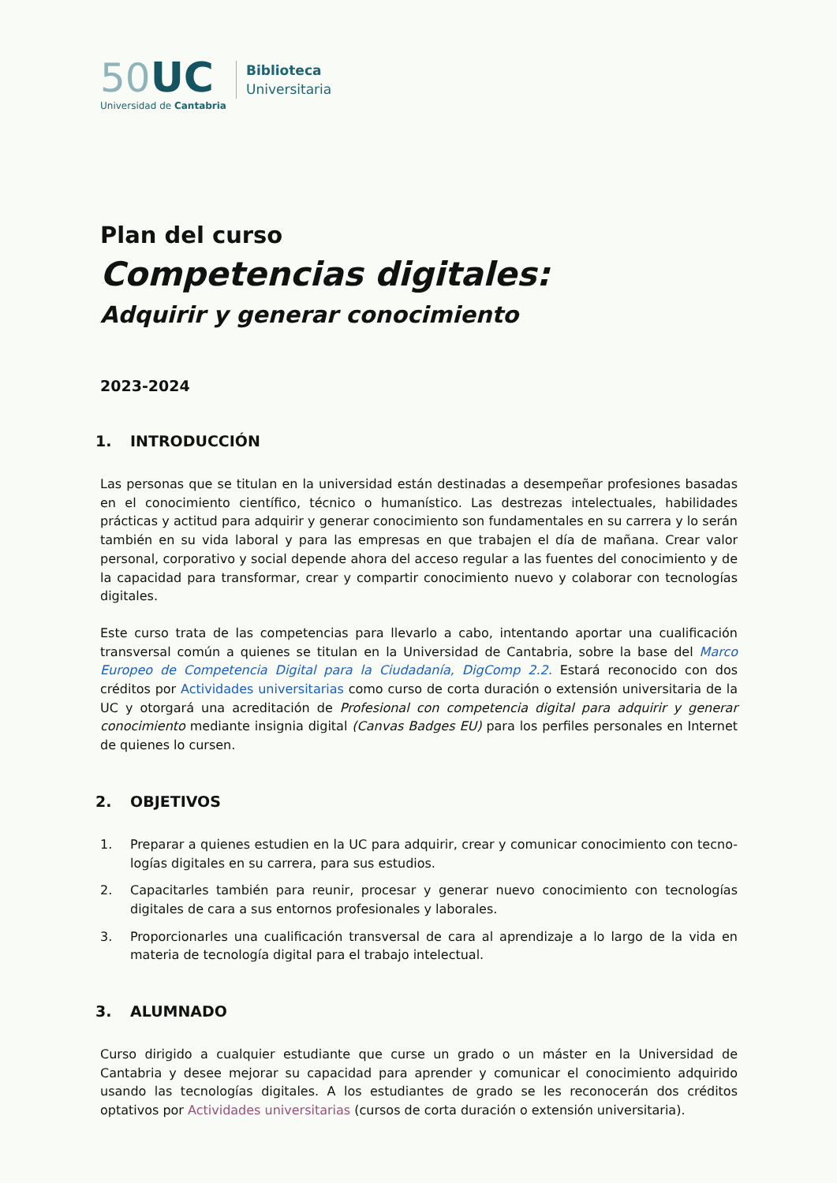50 UC
Universidad de Cantabria
Biblioteca
Universitaria
Plan del curso
Competencias digitales:
Adquirir y generar conocimiento
2023-2024
1. INTRODUCCIÓN
Las personas que se titulan en la universidad están destinadas a desempeñar profesiones basadas en el conocimiento científico, técnico o humanístico. Las destrezas intelectuales, habilidades prácticas y actitud para adquirir y generar conocimiento son fundamentales en su carrera y lo serán también en su vida laboral y para las empresas en que trabajen el día de mañana. Crear valor personal, corporativo y social depende ahora del acceso regular a las fuentes del conocimiento y de la capacidad para transformar, crear y compartir conocimiento nuevo y colaborar con tecnologías digitales.
Este curso trata de las competencias para llevarlo a cabo, intentando aportar una cualificación transversal común a quienes se titulan en la Universidad de Cantabria, sobre la base del Marco Europeo de Competencia Digital para la Ciudadanía, DigComp 2.2. Estará reconocido con dos créditos por Actividades universitarias como curso de corta duración o extensión universitaria de la UC y otorgará una acreditación de Profesional con competencia digital para adquirir y generar conocimiento mediante insignia digital (Canvas Badges EU) para los perfiles personales en Internet de quienes lo cursen.
2. OBJETIVOS
1. Preparar a quienes estudien en la UC para adquirir, crear y comunicar conocimiento con tecno-logías digitales en su carrera, para sus estudios.
2. Capacitarles también para reunir, procesar y generar nuevo conocimiento con tecnologías digitales de cara a sus entornos profesionales y laborales.
3. Proporcionarles una cualificación transversal de cara al aprendizaje a lo largo de la vida en materia de tecnología digital para el trabajo intelectual.
3. ALUMNADO
Curso dirigido a cualquier estudiante que curse un grado o un máster en la Universidad de Cantabria y desee mejorar su capacidad para aprender y comunicar el conocimiento adquirido usando las tecnologías digitales. A los estudiantes de grado se les reconocerán dos créditos optativos por Actividades universitarias (cursos de corta duración o extensión universitaria).